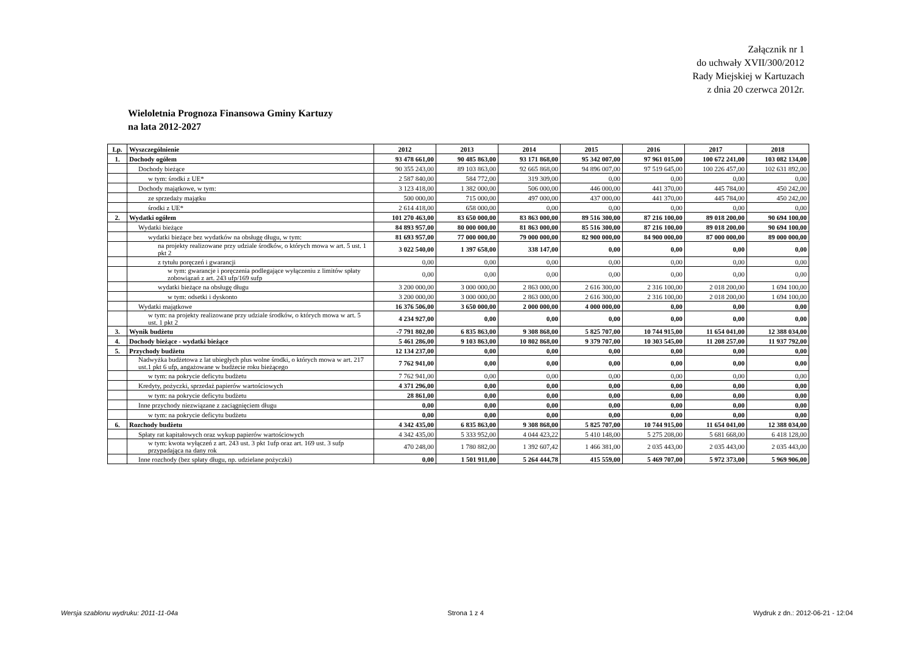Załącznik nr 1
do uchwały XVII/300/2012
Rady Miejskiej w Kartuzach
z dnia 20 czerwca 2012r.
Wieloletnia Prognoza Finansowa Gminy Kartuzy
na lata 2012-2027
| Lp. | Wyszczególnienie | 2012 | 2013 | 2014 | 2015 | 2016 | 2017 | 2018 |
| --- | --- | --- | --- | --- | --- | --- | --- | --- |
| 1. | Dochody ogółem | 93 478 661,00 | 90 485 863,00 | 93 171 868,00 | 95 342 007,00 | 97 961 015,00 | 100 672 241,00 | 103 082 134,00 |
| | Dochody bieżące | 90 355 243,00 | 89 103 863,00 | 92 665 868,00 | 94 896 007,00 | 97 519 645,00 | 100 226 457,00 | 102 631 892,00 |
| | w tym: środki z UE* | 2 587 840,00 | 584 772,00 | 319 309,00 | 0,00 | 0,00 | 0,00 | 0,00 |
| | Dochody majątkowe, w tym: | 3 123 418,00 | 1 382 000,00 | 506 000,00 | 446 000,00 | 441 370,00 | 445 784,00 | 450 242,00 |
| | ze sprzedaży majątku | 500 000,00 | 715 000,00 | 497 000,00 | 437 000,00 | 441 370,00 | 445 784,00 | 450 242,00 |
| | środki z UE* | 2 614 418,00 | 658 000,00 | 0,00 | 0,00 | 0,00 | 0,00 | 0,00 |
| 2. | Wydatki ogółem | 101 270 463,00 | 83 650 000,00 | 83 863 000,00 | 89 516 300,00 | 87 216 100,00 | 89 018 200,00 | 90 694 100,00 |
| | Wydatki bieżące | 84 893 957,00 | 80 000 000,00 | 81 863 000,00 | 85 516 300,00 | 87 216 100,00 | 89 018 200,00 | 90 694 100,00 |
| | wydatki bieżące bez wydatków na obsługę długu, w tym: | 81 693 957,00 | 77 000 000,00 | 79 000 000,00 | 82 900 000,00 | 84 900 000,00 | 87 000 000,00 | 89 000 000,00 |
| | na projekty realizowane przy udziale środków, o których mowa w art. 5 ust. 1 pkt 2 | 3 022 540,00 | 1 397 658,00 | 338 147,00 | 0,00 | 0,00 | 0,00 | 0,00 |
| | z tytułu poręczeń i gwarancji | 0,00 | 0,00 | 0,00 | 0,00 | 0,00 | 0,00 | 0,00 |
| | w tym: gwarancje i poręczenia podlegające wyłączeniu z limitów spłaty zobowiązań z art. 243 ufp/169 sufp | 0,00 | 0,00 | 0,00 | 0,00 | 0,00 | 0,00 | 0,00 |
| | wydatki bieżące na obsługę długu | 3 200 000,00 | 3 000 000,00 | 2 863 000,00 | 2 616 300,00 | 2 316 100,00 | 2 018 200,00 | 1 694 100,00 |
| | w tym: odsetki i dyskonto | 3 200 000,00 | 3 000 000,00 | 2 863 000,00 | 2 616 300,00 | 2 316 100,00 | 2 018 200,00 | 1 694 100,00 |
| | Wydatki majątkowe | 16 376 506,00 | 3 650 000,00 | 2 000 000,00 | 4 000 000,00 | 0,00 | 0,00 | 0,00 |
| | w tym: na projekty realizowane przy udziale środków, o których mowa w art. 5 ust. 1 pkt 2 | 4 234 927,00 | 0,00 | 0,00 | 0,00 | 0,00 | 0,00 | 0,00 |
| 3. | Wynik budżetu | -7 791 802,00 | 6 835 863,00 | 9 308 868,00 | 5 825 707,00 | 10 744 915,00 | 11 654 041,00 | 12 388 034,00 |
| 4. | Dochody bieżące - wydatki bieżące | 5 461 286,00 | 9 103 863,00 | 10 802 868,00 | 9 379 707,00 | 10 303 545,00 | 11 208 257,00 | 11 937 792,00 |
| 5. | Przychody budżetu | 12 134 237,00 | 0,00 | 0,00 | 0,00 | 0,00 | 0,00 | 0,00 |
| | Nadwyżka budżetowa z lat ubiegłych plus wolne środki, o których mowa w art. 217 ust.1 pkt 6 ufp, angażowane w budżecie roku bieżącego | 7 762 941,00 | 0,00 | 0,00 | 0,00 | 0,00 | 0,00 | 0,00 |
| | w tym: na pokrycie deficytu budżetu | 7 762 941,00 | 0,00 | 0,00 | 0,00 | 0,00 | 0,00 | 0,00 |
| | Kredyty, pożyczki, sprzedaż papierów wartościowych | 4 371 296,00 | 0,00 | 0,00 | 0,00 | 0,00 | 0,00 | 0,00 |
| | w tym: na pokrycie deficytu budżetu | 28 861,00 | 0,00 | 0,00 | 0,00 | 0,00 | 0,00 | 0,00 |
| | Inne przychody niezwiązane z zaciągnięciem długu | 0,00 | 0,00 | 0,00 | 0,00 | 0,00 | 0,00 | 0,00 |
| | w tym: na pokrycie deficytu budżetu | 0,00 | 0,00 | 0,00 | 0,00 | 0,00 | 0,00 | 0,00 |
| 6. | Rozchody budżetu | 4 342 435,00 | 6 835 863,00 | 9 308 868,00 | 5 825 707,00 | 10 744 915,00 | 11 654 041,00 | 12 388 034,00 |
| | Spłaty rat kapitałowych oraz wykup papierów wartościowych | 4 342 435,00 | 5 333 952,00 | 4 044 423,22 | 5 410 148,00 | 5 275 208,00 | 5 681 668,00 | 6 418 128,00 |
| | w tym: kwota wyłączeń z art. 243 ust. 3 pkt 1ufp oraz art. 169 ust. 3 sufp przypadająca na dany rok | 470 248,00 | 1 780 882,00 | 1 392 607,42 | 1 466 381,00 | 2 035 443,00 | 2 035 443,00 | 2 035 443,00 |
| | Inne rozchody (bez spłaty długu, np. udzielane pożyczki) | 0,00 | 1 501 911,00 | 5 264 444,78 | 415 559,00 | 5 469 707,00 | 5 972 373,00 | 5 969 906,00 |
Wersja szablonu wydruku: 2011-11-04a Strona 1 z 4 Wydruk z dn.: 2012-06-21 - 12:04